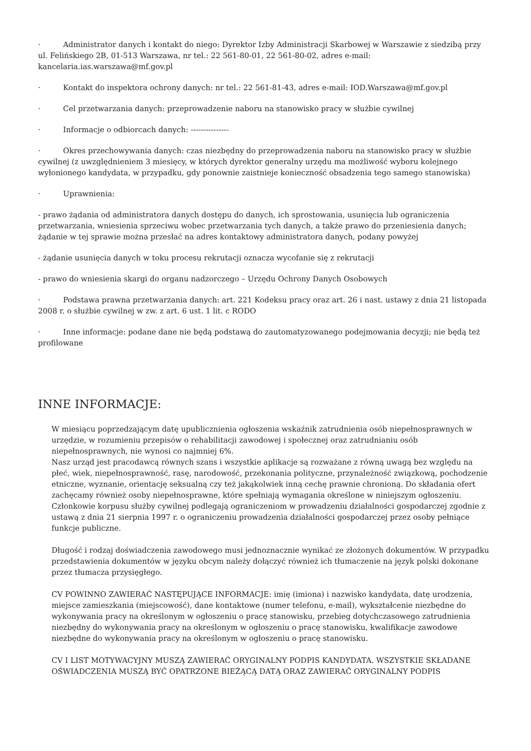· Administrator danych i kontakt do niego: Dyrektor Izby Administracji Skarbowej w Warszawie z siedzibą przy ul. Felińskiego 2B, 01-513 Warszawa, nr tel.: 22 561-80-01, 22 561-80-02, adres e-mail: kancelaria.ias.warszawa@mf.gov.pl
· Kontakt do inspektora ochrony danych: nr tel.: 22 561-81-43, adres e-mail: IOD.Warszawa@mf.gov.pl
· Cel przetwarzania danych: przeprowadzenie naboru na stanowisko pracy w służbie cywilnej
· Informacje o odbiorcach danych: ---------------
· Okres przechowywania danych: czas niezbędny do przeprowadzenia naboru na stanowisko pracy w służbie cywilnej (z uwzględnieniem 3 miesięcy, w których dyrektor generalny urzędu ma możliwość wyboru kolejnego wyłonionego kandydata, w przypadku, gdy ponownie zaistnieje konieczność obsadzenia tego samego stanowiska)
· Uprawnienia:
- prawo żądania od administratora danych dostępu do danych, ich sprostowania, usunięcia lub ograniczenia przetwarzania, wniesienia sprzeciwu wobec przetwarzania tych danych, a także prawo do przeniesienia danych; żądanie w tej sprawie można przesłać na adres kontaktowy administratora danych, podany powyżej
- żądanie usunięcia danych w toku procesu rekrutacji oznacza wycofanie się z rekrutacji
- prawo do wniesienia skargi do organu nadzorczego – Urzędu Ochrony Danych Osobowych
· Podstawa prawna przetwarzania danych: art. 221 Kodeksu pracy oraz art. 26 i nast. ustawy z dnia 21 listopada 2008 r. o służbie cywilnej w zw. z art. 6 ust. 1 lit. c RODO
· Inne informacje: podane dane nie będą podstawą do zautomatyzowanego podejmowania decyzji; nie będą też profilowane
INNE INFORMACJE:
W miesiącu poprzedzającym datę upublicznienia ogłoszenia wskaźnik zatrudnienia osób niepełnosprawnych w urzędzie, w rozumieniu przepisów o rehabilitacji zawodowej i społecznej oraz zatrudnianiu osób niepełnosprawnych, nie wynosi co najmniej 6%.
Nasz urząd jest pracodawcą równych szans i wszystkie aplikacje są rozważane z równą uwagą bez względu na płeć, wiek, niepełnosprawność, rasę, narodowość, przekonania polityczne, przynależność związkową, pochodzenie etniczne, wyznanie, orientację seksualną czy też jakąkolwiek inną cechę prawnie chronioną. Do składania ofert zachęcamy również osoby niepełnosprawne, które spełniają wymagania określone w niniejszym ogłoszeniu.
Członkowie korpusu służby cywilnej podlegają ograniczeniom w prowadzeniu działalności gospodarczej zgodnie z ustawą z dnia 21 sierpnia 1997 r. o ograniczeniu prowadzenia działalności gospodarczej przez osoby pełniące funkcje publiczne.
Długość i rodzaj doświadczenia zawodowego musi jednoznacznie wynikać ze złożonych dokumentów. W przypadku przedstawienia dokumentów w języku obcym należy dołączyć również ich tłumaczenie na język polski dokonane przez tłumacza przysięgłego.
CV POWINNO ZAWIERAĆ NASTĘPUJĄCE INFORMACJE: imię (imiona) i nazwisko kandydata, datę urodzenia, miejsce zamieszkania (miejscowość), dane kontaktowe (numer telefonu, e-mail), wykształcenie niezbędne do wykonywania pracy na określonym w ogłoszeniu o pracę stanowisku, przebieg dotychczasowego zatrudnienia niezbędny do wykonywania pracy na określonym w ogłoszeniu o pracę stanowisku, kwalifikacje zawodowe niezbędne do wykonywania pracy na określonym w ogłoszeniu o pracę stanowisku.
CV I LIST MOTYWACYJNY MUSZĄ ZAWIERAĆ ORYGINALNY PODPIS KANDYDATA. WSZYSTKIE SKŁADANE OŚWIADCZENIA MUSZĄ BYĆ OPATRZONE BIEŻĄCĄ DATĄ ORAZ ZAWIERAĆ ORYGINALNY PODPIS